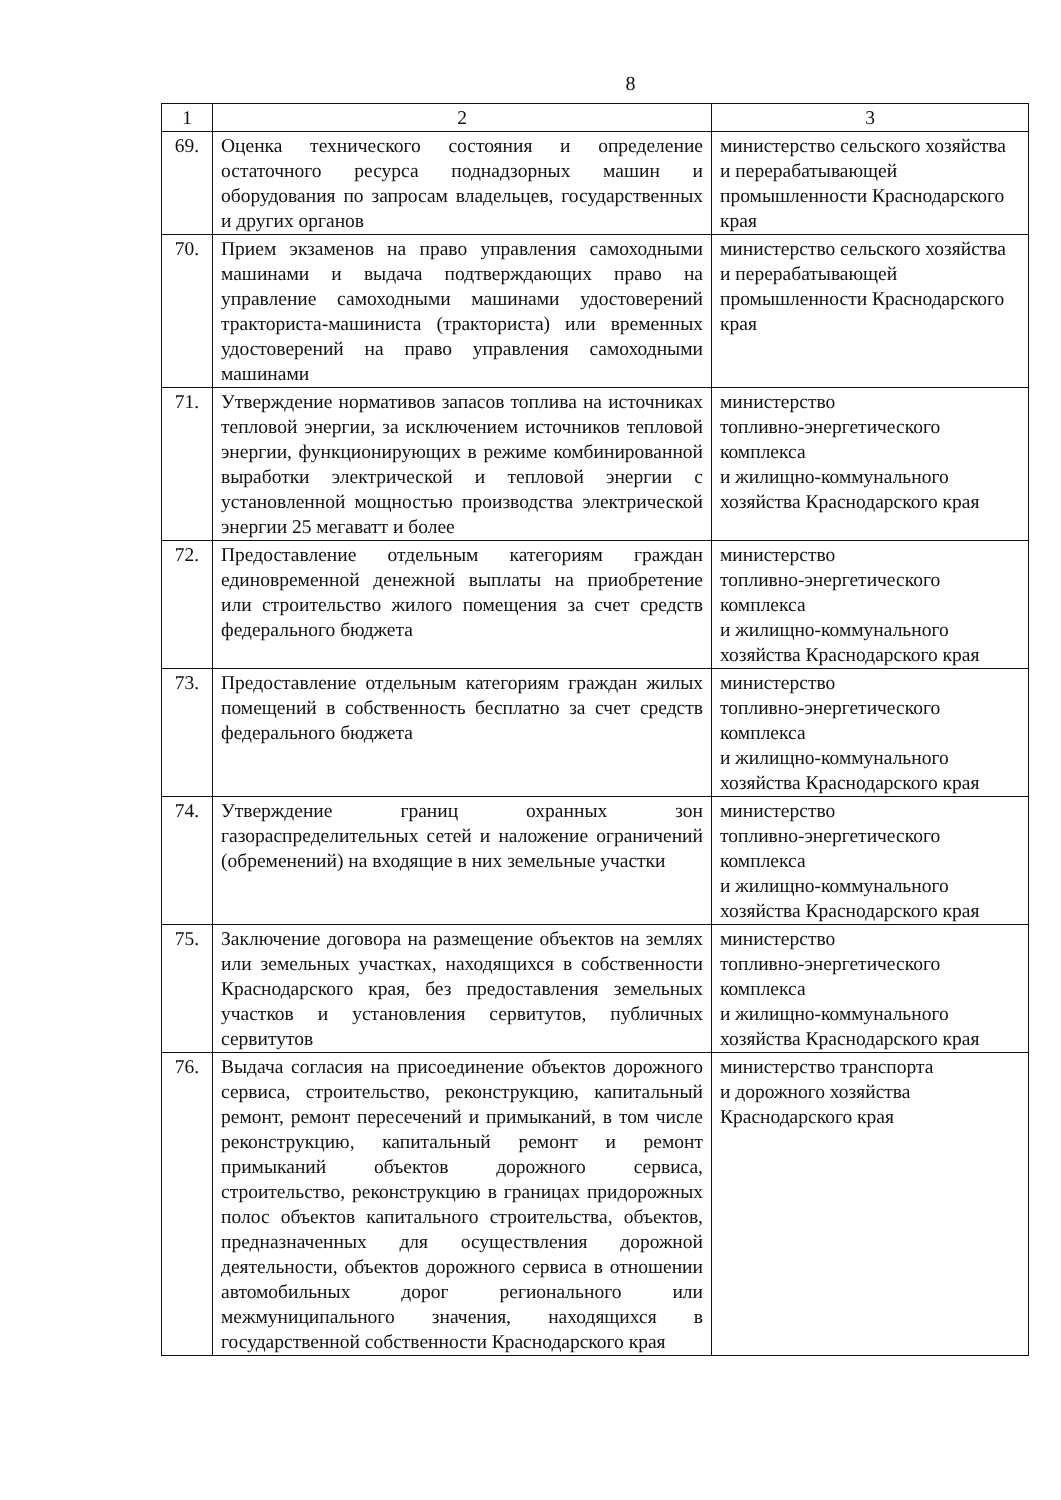8
| 1 | 2 | 3 |
| --- | --- | --- |
| 69. | Оценка технического состояния и определение остаточного ресурса поднадзорных машин и оборудования по запросам владельцев, государственных и других органов | министерство сельского хозяйства и перерабатывающей промышленности Краснодарского края |
| 70. | Прием экзаменов на право управления самоходными машинами и выдача подтверждающих право на управление самоходными машинами удостоверений тракториста-машиниста (тракториста) или временных удостоверений на право управления самоходными машинами | министерство сельского хозяйства и перерабатывающей промышленности Краснодарского края |
| 71. | Утверждение нормативов запасов топлива на источниках тепловой энергии, за исключением источников тепловой энергии, функционирующих в режиме комбинированной выработки электрической и тепловой энергии с установленной мощностью производства электрической энергии 25 мегаватт и более | министерство топливно-энергетического комплекса и жилищно-коммунального хозяйства Краснодарского края |
| 72. | Предоставление отдельным категориям граждан единовременной денежной выплаты на приобретение или строительство жилого помещения за счет средств федерального бюджета | министерство топливно-энергетического комплекса и жилищно-коммунального хозяйства Краснодарского края |
| 73. | Предоставление отдельным категориям граждан жилых помещений в собственность бесплатно за счет средств федерального бюджета | министерство топливно-энергетического комплекса и жилищно-коммунального хозяйства Краснодарского края |
| 74. | Утверждение границ охранных зон газораспределительных сетей и наложение ограничений (обременений) на входящие в них земельные участки | министерство топливно-энергетического комплекса и жилищно-коммунального хозяйства Краснодарского края |
| 75. | Заключение договора на размещение объектов на землях или земельных участках, находящихся в собственности Краснодарского края, без предоставления земельных участков и установления сервитутов, публичных сервитутов | министерство топливно-энергетического комплекса и жилищно-коммунального хозяйства Краснодарского края |
| 76. | Выдача согласия на присоединение объектов дорожного сервиса, строительство, реконструкцию, капитальный ремонт, ремонт пересечений и примыканий, в том числе реконструкцию, капитальный ремонт и ремонт примыканий объектов дорожного сервиса, строительство, реконструкцию в границах придорожных полос объектов капитального строительства, объектов, предназначенных для осуществления дорожной деятельности, объектов дорожного сервиса в отношении автомобильных дорог регионального или межмуниципального значения, находящихся в государственной собственности Краснодарского края | министерство транспорта и дорожного хозяйства Краснодарского края |